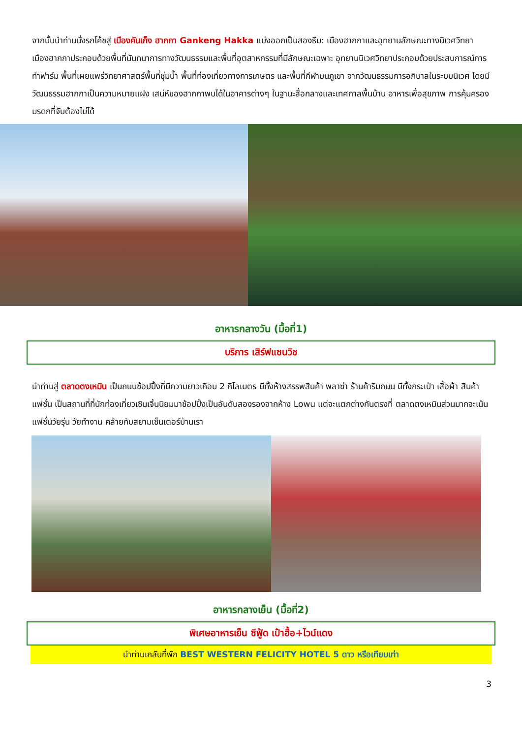จากนั้นนำท่านนั่งรถโค้ชสู่ เมืองคันเก็ง ฮากกา Gankeng Hakka แบ่งออกเป็นสองธีม: เมืองฮากกาและอุทยานลักษณะทางนิเวศวิทยา เมืองฮากกาประกอบด้วยพื้นที่นันทนาการทางวัฒนธรรมและพื้นที่อุตสาหกรรมที่มีลักษณะเฉพาะ อุทยานนิเวศวิทยาประกอบด้วยประสบการณ์การทำฟาร์ม พื้นที่เผยแพร่วิทยาศาสตร์พื้นที่ชุ่มน้ำ พื้นที่ท่องเที่ยวทางการเกษตร และพื้นที่กีฬาบนภูเขา จากวัฒนธรรมการอภิบาลในระบบนิเวศ โดยมีวัฒนธรรมฮากกาเป็นความหมายแฝง เสน่ห์ของฮากกาพบได้ในอาคารต่างๆ ในฐานะสื่อกลางและเทศกาลพื้นบ้าน อาหารเพื่อสุขภาพ การคุ้มครองมรดกที่จับต้องไม่ได้
อาหารกลางวัน (มื้อที่1)
บริการ เสิร์ฟแซนวิช
นำท่านสู่ ตลาดตงเหมิน เป็นถนนช้อปปิ้งที่มีความยาวเกือบ 2 กิโลเมตร มีทั้งห้างสรรพสินค้า พลาซ่า ร้านค้าริมถนน มีทั้งกระเป๋า เสื้อผ้า สินค้าแฟชั่น เป็นสถานที่ที่นักท่องเที่ยวเซินเจิ้นนิยมมาช้อปปิ้งเป็นอันดับสองรองจากห้าง Lowu แต่จะแตกต่างกันตรงที่ ตลาดตงเหมินส่วนมากจะเน้นแฟชั่นวัยรุ่น วัยทำงาน คล้ายกับสยามเซ็นเตอร์บ้านเรา
อาหารกลางเย็น (มื้อที่2)
พิเศษอาหารเย็น ซีฟู้ด เป๋าฮื้อ+ไวน์แดง
นำท่านเกลับที่พัก BEST WESTERN FELICITY HOTEL 5 ดาว หรือเทียบเท่า
3